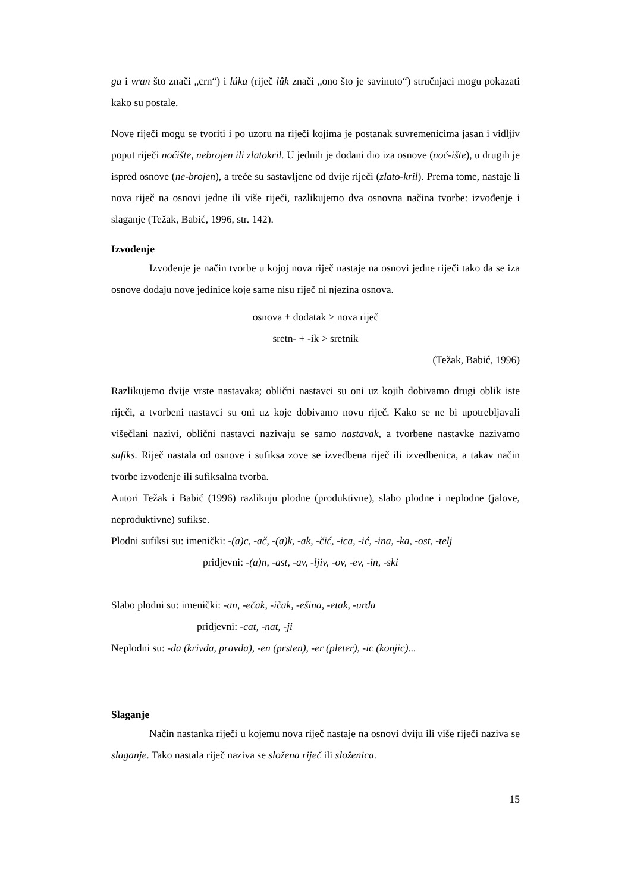ga i vran što znači „crn“) i lúka (riječ lûk znači „ono što je savinuto“) stručnjaci mogu pokazati kako su postale.
Nove riječi mogu se tvoriti i po uzoru na riječi kojima je postanak suvremenicima jasan i vidljiv poput riječi noćište, nebrojen ili zlatokril. U jednih je dodani dio iza osnove (noć-ište), u drugih je ispred osnove (ne-brojen), a treće su sastavljene od dvije riječi (zlato-kril). Prema tome, nastaje li nova riječ na osnovi jedne ili više riječi, razlikujemo dva osnovna načina tvorbe: izvođenje i slaganje (Težak, Babić, 1996, str. 142).
Izvođenje
Izvođenje je način tvorbe u kojoj nova riječ nastaje na osnovi jedne riječi tako da se iza osnove dodaju nove jedinice koje same nisu riječ ni njezina osnova.
osnova + dodatak > nova riječ
sretn- + -ik > sretnik
(Težak, Babić, 1996)
Razlikujemo dvije vrste nastavaka; oblični nastavci su oni uz kojih dobivamo drugi oblik iste riječi, a tvorbeni nastavci su oni uz koje dobivamo novu riječ. Kako se ne bi upotrebljavali višečlani nazivi, oblični nastavci nazivaju se samo nastavak, a tvorbene nastavke nazivamo sufiks. Riječ nastala od osnove i sufiksa zove se izvedbena riječ ili izvedbenica, a takav način tvorbe izvođenje ili sufiksalna tvorba.
Autori Težak i Babić (1996) razlikuju plodne (produktivne), slabo plodne i neplodne (jalove, neproduktivne) sufikse.
Plodni sufiksi su: imenički: -(a)c, -ač, -(a)k, -ak, -čić, -ica, -ić, -ina, -ka, -ost, -telj
pridjevni: -(a)n, -ast, -av, -ljiv, -ov, -ev, -in, -ski
Slabo plodni su: imenički: -an, -ečak, -ičak, -ešina, -etak, -urda
pridjevni: -cat, -nat, -ji
Neplodni su: -da (krivda, pravda), -en (prsten), -er (pleter), -ic (konjic)...
Slaganje
Način nastanka riječi u kojemu nova riječ nastaje na osnovi dviju ili više riječi naziva se slaganje. Tako nastala riječ naziva se složena riječ ili složenica.
15